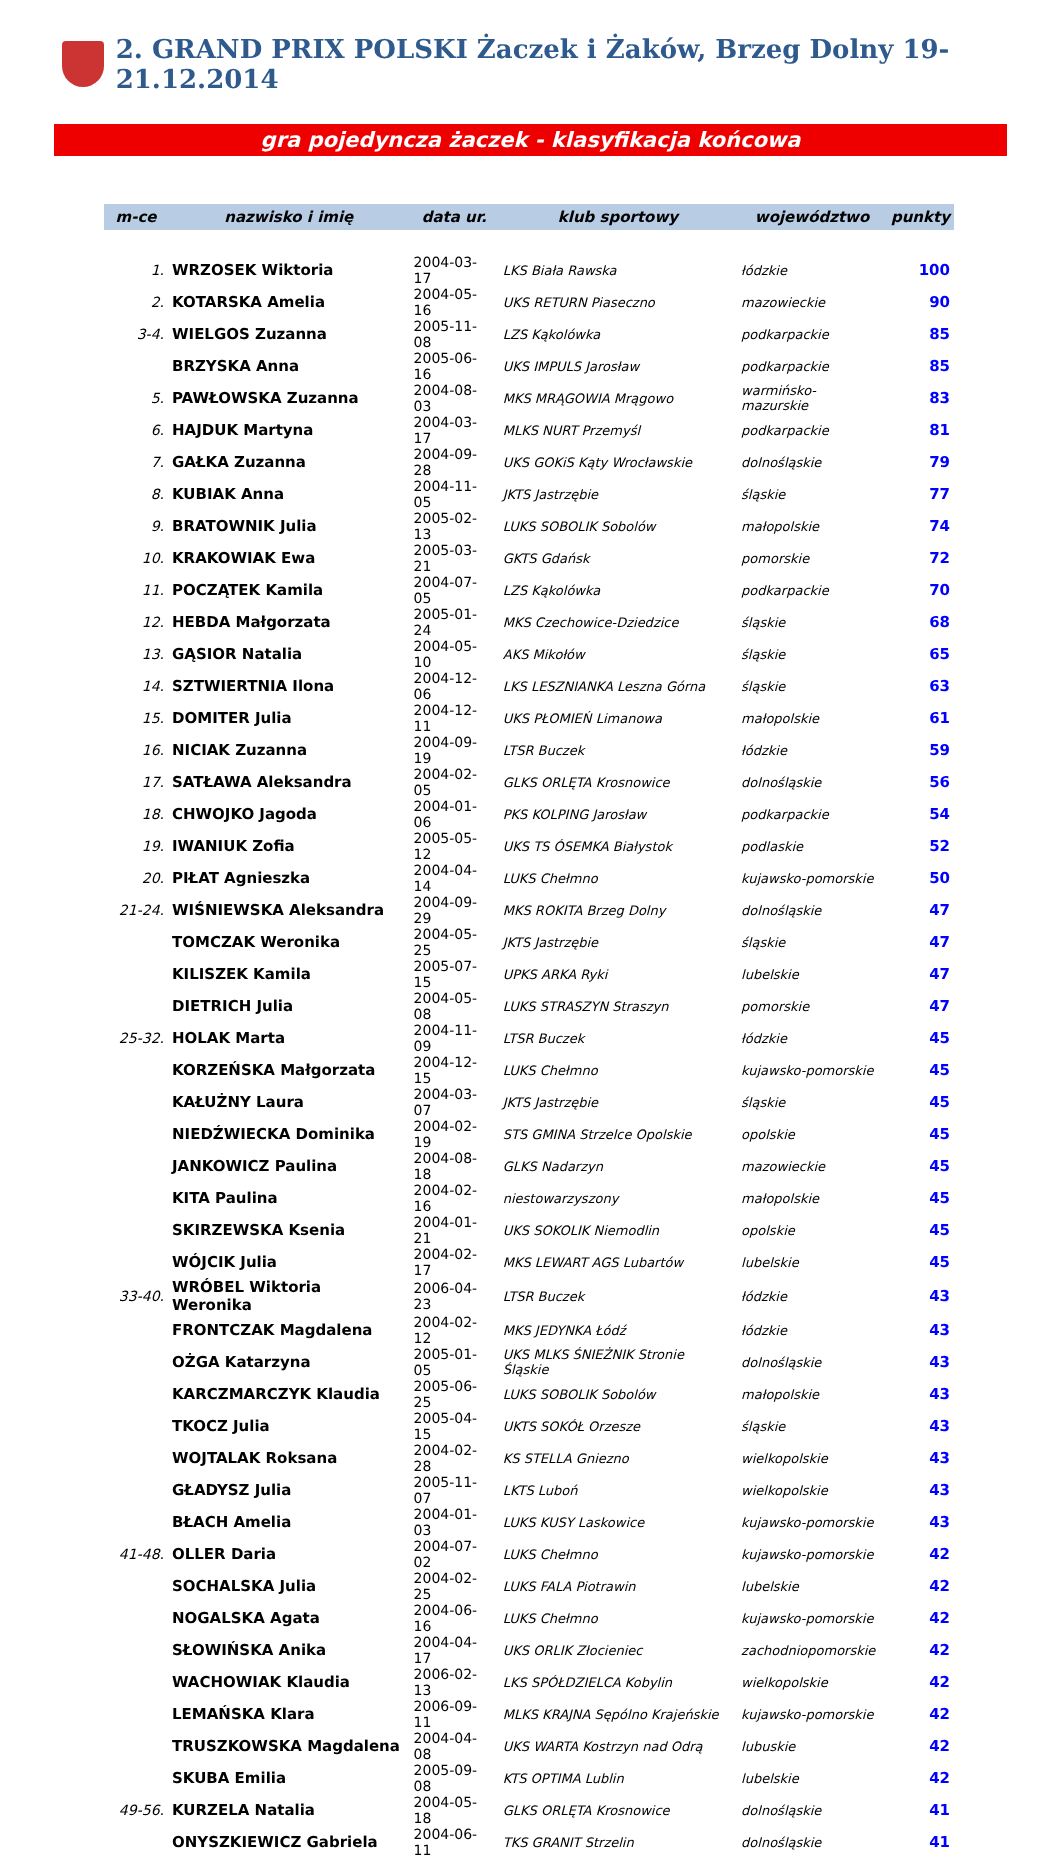2. GRAND PRIX POLSKI Żaczek i Żaków, Brzeg Dolny 19-21.12.2014
gra pojedyncza żaczek - klasyfikacja końcowa
| m-ce | nazwisko i imię | data ur. | klub sportowy | województwo | punkty |
| --- | --- | --- | --- | --- | --- |
| 1. | WRZOSEK Wiktoria | 2004-03-17 | LKS Biała Rawska | łódzkie | 100 |
| 2. | KOTARSKA Amelia | 2004-05-16 | UKS RETURN Piaseczno | mazowieckie | 90 |
| 3-4. | WIELGOS Zuzanna | 2005-11-08 | LZS Kąkolówka | podkarpackie | 85 |
| | BRZYSKA Anna | 2005-06-16 | UKS IMPULS Jarosław | podkarpackie | 85 |
| 5. | PAWŁOWSKA Zuzanna | 2004-08-03 | MKS MRĄGOWIA Mrągowo | warmińsko-mazurskie | 83 |
| 6. | HAJDUK Martyna | 2004-03-17 | MLKS NURT Przemyśl | podkarpackie | 81 |
| 7. | GAŁKA Zuzanna | 2004-09-28 | UKS GOKiS Kąty Wrocławskie | dolnośląskie | 79 |
| 8. | KUBIAK Anna | 2004-11-05 | JKTS Jastrzębie | śląskie | 77 |
| 9. | BRATOWNIK Julia | 2005-02-13 | LUKS SOBOLIK Sobolów | małopolskie | 74 |
| 10. | KRAKOWIAK Ewa | 2005-03-21 | GKTS Gdańsk | pomorskie | 72 |
| 11. | POCZĄTEK Kamila | 2004-07-05 | LZS Kąkolówka | podkarpackie | 70 |
| 12. | HEBDA Małgorzata | 2005-01-24 | MKS Czechowice-Dziedzice | śląskie | 68 |
| 13. | GĄSIOR Natalia | 2004-05-10 | AKS Mikołów | śląskie | 65 |
| 14. | SZTWIERTNIA Ilona | 2004-12-06 | LKS LESZNIANKA Leszna Górna | śląskie | 63 |
| 15. | DOMITER Julia | 2004-12-11 | UKS PŁOMIEŃ Limanowa | małopolskie | 61 |
| 16. | NICIAK Zuzanna | 2004-09-19 | LTSR Buczek | łódzkie | 59 |
| 17. | SATŁAWA Aleksandra | 2004-02-05 | GLKS ORLĘTA Krosnowice | dolnośląskie | 56 |
| 18. | CHWOJKO Jagoda | 2004-01-06 | PKS KOLPING Jarosław | podkarpackie | 54 |
| 19. | IWANIUK Zofia | 2005-05-12 | UKS TS ÓSEMKA Białystok | podlaskie | 52 |
| 20. | PIŁAT Agnieszka | 2004-04-14 | LUKS Chełmno | kujawsko-pomorskie | 50 |
| 21-24. | WIŚNIEWSKA Aleksandra | 2004-09-29 | MKS ROKITA Brzeg Dolny | dolnośląskie | 47 |
| | TOMCZAK Weronika | 2004-05-25 | JKTS Jastrzębie | śląskie | 47 |
| | KILISZEK Kamila | 2005-07-15 | UPKS ARKA Ryki | lubelskie | 47 |
| | DIETRICH Julia | 2004-05-08 | LUKS STRASZYN Straszyn | pomorskie | 47 |
| 25-32. | HOLAK Marta | 2004-11-09 | LTSR Buczek | łódzkie | 45 |
| | KORZEŃSKA Małgorzata | 2004-12-15 | LUKS Chełmno | kujawsko-pomorskie | 45 |
| | KAŁUŻNY Laura | 2004-03-07 | JKTS Jastrzębie | śląskie | 45 |
| | NIEDŹWIECKA Dominika | 2004-02-19 | STS GMINA Strzelce Opolskie | opolskie | 45 |
| | JANKOWICZ Paulina | 2004-08-18 | GLKS Nadarzyn | mazowieckie | 45 |
| | KITA Paulina | 2004-02-16 | niestowarzyszony | małopolskie | 45 |
| | SKIRZEWSKA Ksenia | 2004-01-21 | UKS SOKOLIK Niemodlin | opolskie | 45 |
| | WÓJCIK Julia | 2004-02-17 | MKS LEWART AGS Lubartów | lubelskie | 45 |
| 33-40. | WRÓBEL Wiktoria Weronika | 2006-04-23 | LTSR Buczek | łódzkie | 43 |
| | FRONTCZAK Magdalena | 2004-02-12 | MKS JEDYNKA Łódź | łódzkie | 43 |
| | OŻGA Katarzyna | 2005-01-05 | UKS MLKS ŚNIEŻNIK Stronie Śląskie | dolnośląskie | 43 |
| | KARCZMARCZYK Klaudia | 2005-06-25 | LUKS SOBOLIK Sobolów | małopolskie | 43 |
| | TKOCZ Julia | 2005-04-15 | UKTS SOKÓŁ Orzesze | śląskie | 43 |
| | WOJTALAK Roksana | 2004-02-28 | KS STELLA Gniezno | wielkopolskie | 43 |
| | GŁADYSZ Julia | 2005-11-07 | LKTS Luboń | wielkopolskie | 43 |
| | BŁACH Amelia | 2004-01-03 | LUKS KUSY Laskowice | kujawsko-pomorskie | 43 |
| 41-48. | OLLER Daria | 2004-07-02 | LUKS Chełmno | kujawsko-pomorskie | 42 |
| | SOCHALSKA Julia | 2004-02-25 | LUKS FALA Piotrawin | lubelskie | 42 |
| | NOGALSKA Agata | 2004-06-16 | LUKS Chełmno | kujawsko-pomorskie | 42 |
| | SŁOWIŃSKA Anika | 2004-04-17 | UKS ORLIK Złocieniec | zachodniopomorskie | 42 |
| | WACHOWIAK Klaudia | 2006-02-13 | LKS SPÓŁDZIELCA Kobylin | wielkopolskie | 42 |
| | LEMAŃSKA Klara | 2006-09-11 | MLKS KRAJNA Sępólno Krajeńskie | kujawsko-pomorskie | 42 |
| | TRUSZKOWSKA Magdalena | 2004-04-08 | UKS WARTA Kostrzyn nad Odrą | lubuskie | 42 |
| | SKUBA Emilia | 2005-09-08 | KTS OPTIMA Lublin | lubelskie | 42 |
| 49-56. | KURZELA Natalia | 2004-05-18 | GLKS ORLĘTA Krosnowice | dolnośląskie | 41 |
| | ONYSZKIEWICZ Gabriela | 2004-06-11 | TKS GRANIT Strzelin | dolnośląskie | 41 |